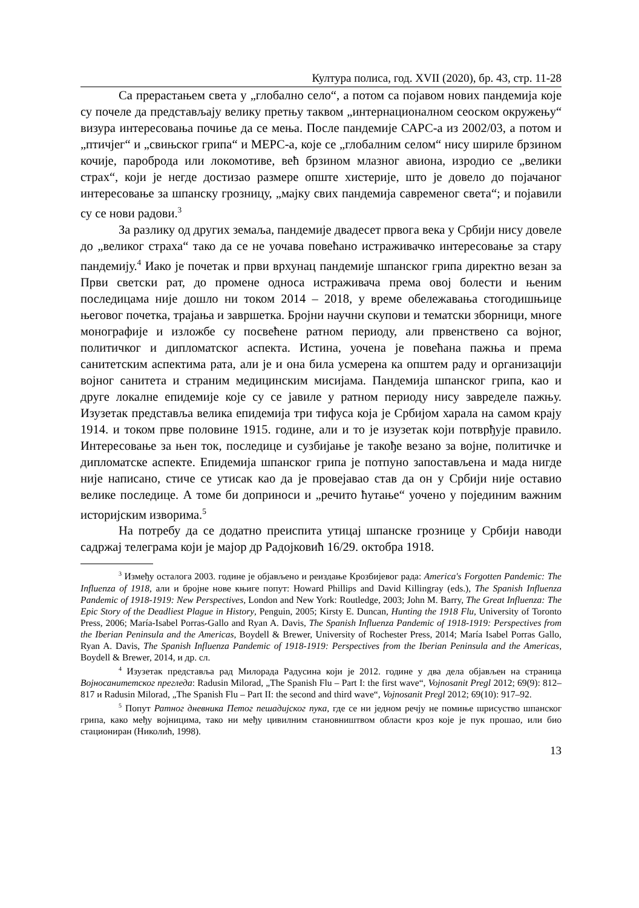Култура полиса, год. XVII (2020), бр. 43, стр. 11-28
Са прерастањем света у „глобално село“, а потом са појавом нових пандемија које су почеле да представљају велику претњу таквом „интернационалном сеоском окружењу“ визура интересовања почиње да се мења. После пандемије САРС-а из 2002/03, а потом и „птичјег“ и „свињског грипа“ и МЕРС-а, које се „глобалним селом“ нису шириле брзином кочије, пароброда или локомотиве, већ брзином млазног авиона, изродио се „велики страх“, који је негде достизао размере опште хистерије, што је довело до појачаног интересовање за шпанску грозницу, „мајку свих пандемија савременог света“; и појавили су се нови радови.<sup>3</sup>
За разлику од других земаља, пандемије двадесет првога века у Србији нису довеле до „великог страха“ тако да се не уочава повећано истраживачко интересовање за стару пандемију.<sup>4</sup> Иако је почетак и први врхунац пандемије шпанског грипа директно везан за Први светски рат, до промене односа истраживача према овој болести и њеним последицама није дошло ни током 2014 – 2018, у време обележавања стогодишњице његовог почетка, трајања и завршетка. Бројни научни скупови и тематски зборници, многе монографије и изложбе су посвећене ратном периоду, али првенствено са војног, политичког и дипломатског аспекта. Истина, уочена је повећана пажња и према санитетским аспектима рата, али је и она била усмерена ка општем раду и организацији војног санитета и страним медицинским мисијама. Пандемија шпанског грипа, као и друге локалне епидемије које су се јавиле у ратном периоду нису завределе пажњу. Изузетак представља велика епидемија три тифуса која је Србијом харала на самом крају 1914. и током прве половине 1915. године, али и то је изузетак који потврђује правило. Интересовање за њен ток, последице и сузбијање је такође везано за војне, политичке и дипломатске аспекте. Епидемија шпанског грипа је потпуно запостављена и мада нигде није написано, стиче се утисак као да је провејавао став да он у Србији није оставио велике последице. А томе би доприноси и „речито ћутање“ уочено у појединим важним историјским изворима.<sup>5</sup>
На потребу да се додатно преиспита утицај шпанске грознице у Србији наводи садржај телеграма који је мајор др Радојковић 16/29. октобра 1918.
<sup>3</sup> Између осталога 2003. године је објављено и реиздање Крозбијевог рада: America's Forgotten Pandemic: The Influenza of 1918, али и бројне нове књиге попут: Howard Phillips and David Killingray (eds.), The Spanish Influenza Pandemic of 1918-1919: New Perspectives, London and New York: Routledge, 2003; John M. Barry, The Great Influenza: The Epic Story of the Deadliest Plague in History, Penguin, 2005; Kirsty E. Duncan, Hunting the 1918 Flu, University of Toronto Press, 2006; María-Isabel Porras-Gallo and Ryan A. Davis, The Spanish Influenza Pandemic of 1918-1919: Perspectives from the Iberian Peninsula and the Americas, Boydell & Brewer, University of Rochester Press, 2014; María Isabel Porras Gallo, Ryan A. Davis, The Spanish Influenza Pandemic of 1918-1919: Perspectives from the Iberian Peninsula and the Americas, Boydell & Brewer, 2014, и др. сл.
<sup>4</sup> Изузетак представља рад Милорада Радусина који је 2012. године у два дела објављен на страница Војносанитетског прегледа: Radusin Milorad, „The Spanish Flu – Part I: the first wave“, Vojnosanit Pregl 2012; 69(9): 812–817 и Radusin Milorad, „The Spanish Flu – Part II: the second and third wave“, Vojnosanit Pregl 2012; 69(10): 917–92.
<sup>5</sup> Попут Ратног дневника Петог пешадијског пука, где се ни једном речју не помиње шрисуство шпанског грипа, како међу војницима, тако ни међу цивилним становништвом области кроз које је пук прошао, или био стациониран (Николић, 1998).
13